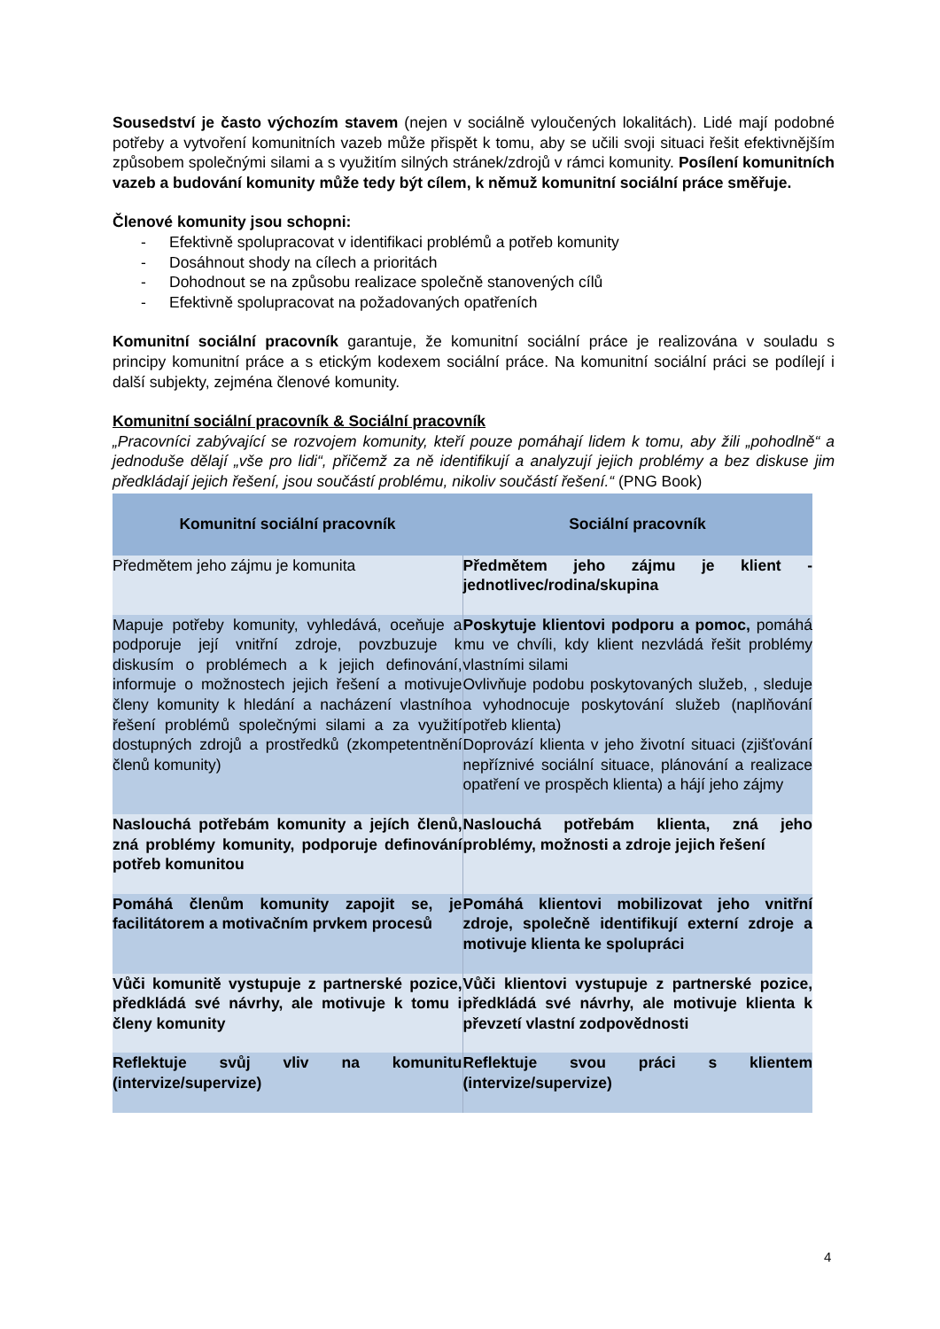Sousedství je často výchozím stavem (nejen v sociálně vyloučených lokalitách). Lidé mají podobné potřeby a vytvoření komunitních vazeb může přispět k tomu, aby se učili svoji situaci řešit efektivnějším způsobem společnými silami a s využitím silných stránek/zdrojů v rámci komunity. Posílení komunitních vazeb a budování komunity může tedy být cílem, k němuž komunitní sociální práce směřuje.
Členové komunity jsou schopni:
- Efektivně spolupracovat v identifikaci problémů a potřeb komunity
- Dosáhnout shody na cílech a prioritách
- Dohodnout se na způsobu realizace společně stanovených cílů
- Efektivně spolupracovat na požadovaných opatřeních
Komunitní sociální pracovník garantuje, že komunitní sociální práce je realizována v souladu s principy komunitní práce a s etickým kodexem sociální práce. Na komunitní sociální práci se podílejí i další subjekty, zejména členové komunity.
Komunitní sociální pracovník & Sociální pracovník
„Pracovníci zabývající se rozvojem komunity, kteří pouze pomáhají lidem k tomu, aby žili „pohodlně“ a jednoduše dělají „vše pro lidi“, přičemž za ně identifikují a analyzují jejich problémy a bez diskuse jim předkládají jejich řešení, jsou součástí problému, nikoliv součástí řešení.“ (PNG Book)
| Komunitní sociální pracovník | Sociální pracovník |
| --- | --- |
| Předmětem jeho zájmu je komunita | Předmětem jeho zájmu je klient - jednotlivec/rodina/skupina |
| Mapuje potřeby komunity, vyhledává, oceňuje a podporuje její vnitřní zdroje, povzbuzuje k diskusím o problémech a k jejich definování, informuje o možnostech jejich řešení a motivuje členy komunity k hledání a nacházení vlastního řešení problémů společnými silami a za využití dostupných zdrojů a prostředků (zkompetentnění členů komunity) | Poskytuje klientovi podporu a pomoc, pomáhá mu ve chvíli, kdy klient nezvládá řešit problémy vlastními silami Ovlivňuje podobu poskytovaných služeb, , sleduje a vyhodnocuje poskytování služeb (naplňování potřeb klienta) Doprovází klienta v jeho životní situaci (zjišťování nepříznivé sociální situace, plánování a realizace opatření ve prospěch klienta) a hájí jeho zájmy |
| Naslouchá potřebám komunity a jejích členů, zná problémy komunity, podporuje definování potřeb komunitou | Naslouchá potřebám klienta, zná jeho problémy, možnosti a zdroje jejich řešení |
| Pomáhá členům komunity zapojit se, je facilitátorem a motivačním prvkem procesů | Pomáhá klientovi mobilizovat jeho vnitřní zdroje, společně identifikují externí zdroje a motivuje klienta ke spolupráci |
| Vůči komunitě vystupuje z partnerské pozice, předkládá své návrhy, ale motivuje k tomu i členy komunity | Vůči klientovi vystupuje z partnerské pozice, předkládá své návrhy, ale motivuje klienta k převzetí vlastní zodpovědnosti |
| Reflektuje svůj vliv na komunitu (intervize/supervize) | Reflektuje svou práci s klientem (intervize/supervize) |
4